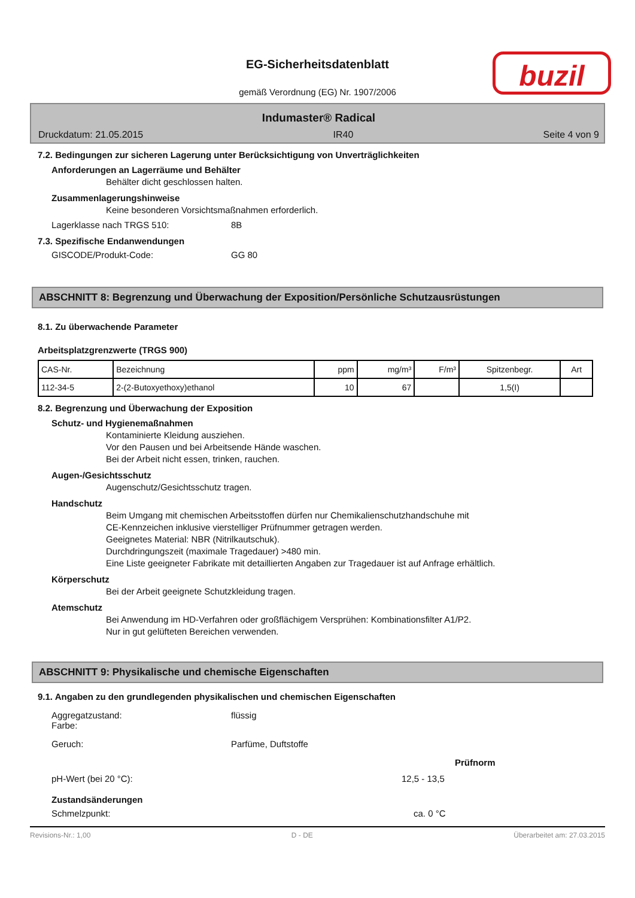EG-Sicherheitsdatenblatt
gemäß Verordnung (EG) Nr. 1907/2006
buzil
Indumaster® Radical
Druckdatum: 21.05.2015 IR40 Seite 4 von 9
7.2. Bedingungen zur sicheren Lagerung unter Berücksichtigung von Unverträglichkeiten
Anforderungen an Lagerräume und Behälter
Behälter dicht geschlossen halten.
Zusammenlagerungshinweise
Keine besonderen Vorsichtsmaßnahmen erforderlich.
Lagerklasse nach TRGS 510: 8B
7.3. Spezifische Endanwendungen
GISCODE/Produkt-Code: GG 80
ABSCHNITT 8: Begrenzung und Überwachung der Exposition/Persönliche Schutzausrüstungen
8.1. Zu überwachende Parameter
Arbeitsplatzgrenzwerte (TRGS 900)
| CAS-Nr. | Bezeichnung | ppm | mg/m³ | F/m³ | Spitzenbegr. | Art |
| --- | --- | --- | --- | --- | --- | --- |
| 112-34-5 | 2-(2-Butoxyethoxy)ethanol | 10 | 67 | | 1,5(I) | |
8.2. Begrenzung und Überwachung der Exposition
Schutz- und Hygienemaßnahmen
Kontaminierte Kleidung ausziehen.
Vor den Pausen und bei Arbeitsende Hände waschen.
Bei der Arbeit nicht essen, trinken, rauchen.
Augen-/Gesichtsschutz
Augenschutz/Gesichtsschutz tragen.
Handschutz
Beim Umgang mit chemischen Arbeitsstoffen dürfen nur Chemikalienschutzhandschuhe mit
CE-Kennzeichen inklusive vierstelliger Prüfnummer getragen werden.
Geeignetes Material: NBR (Nitrilkautschuk).
Durchdringungszeit (maximale Tragedauer) >480 min.
Eine Liste geeigneter Fabrikate mit detaillierten Angaben zur Tragedauer ist auf Anfrage erhältlich.
Körperschutz
Bei der Arbeit geeignete Schutzkleidung tragen.
Atemschutz
Bei Anwendung im HD-Verfahren oder großflächigem Versprühen: Kombinationsfilter A1/P2.
Nur in gut gelüfteten Bereichen verwenden.
ABSCHNITT 9: Physikalische und chemische Eigenschaften
9.1. Angaben zu den grundlegenden physikalischen und chemischen Eigenschaften
Aggregatzustand:
Farbe: flüssig
Geruch: Parfüme, Duftstoffe
Prüfnorm
pH-Wert (bei 20 °C): 12,5 - 13,5
Zustandsänderungen
Schmelzpunkt: ca. 0 °C
Revisions-Nr.: 1,00 D - DE Überarbeitet am: 27.03.2015